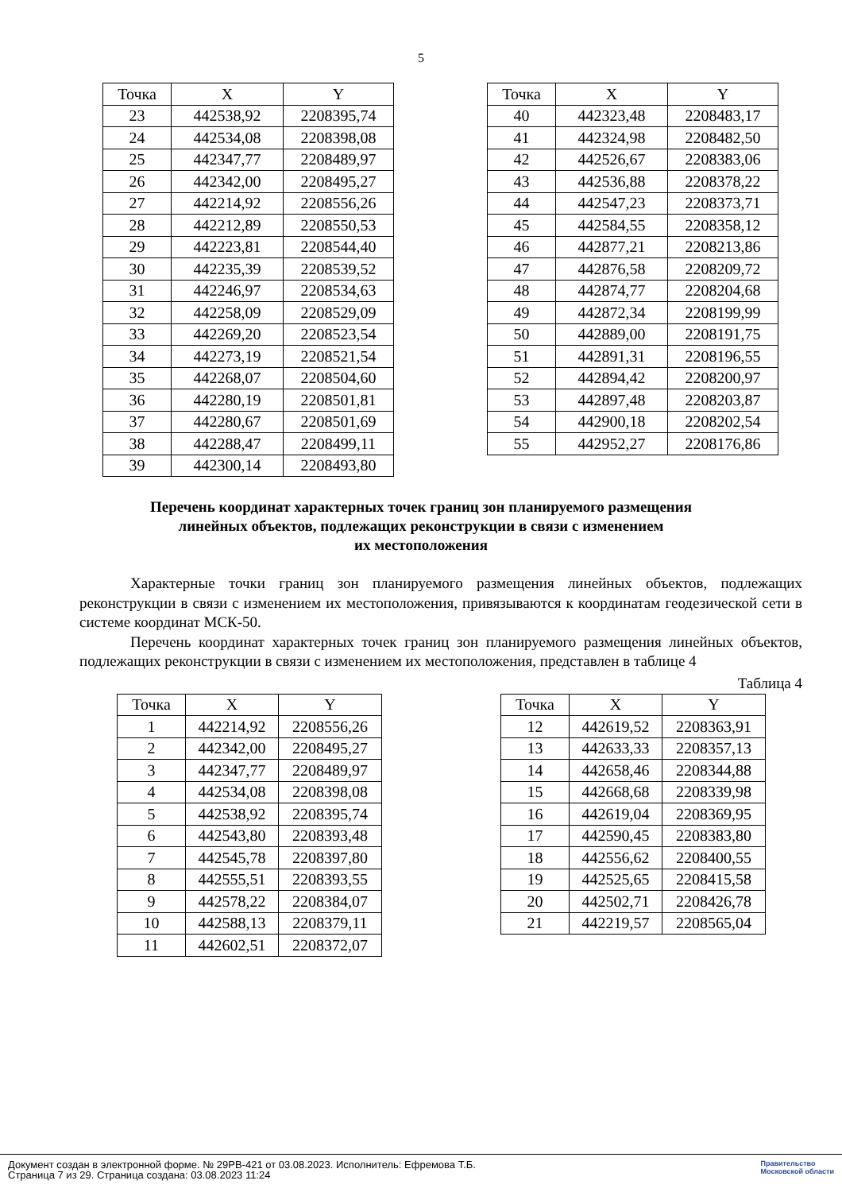5
| Точка | X | Y |
| --- | --- | --- |
| 23 | 442538,92 | 2208395,74 |
| 24 | 442534,08 | 2208398,08 |
| 25 | 442347,77 | 2208489,97 |
| 26 | 442342,00 | 2208495,27 |
| 27 | 442214,92 | 2208556,26 |
| 28 | 442212,89 | 2208550,53 |
| 29 | 442223,81 | 2208544,40 |
| 30 | 442235,39 | 2208539,52 |
| 31 | 442246,97 | 2208534,63 |
| 32 | 442258,09 | 2208529,09 |
| 33 | 442269,20 | 2208523,54 |
| 34 | 442273,19 | 2208521,54 |
| 35 | 442268,07 | 2208504,60 |
| 36 | 442280,19 | 2208501,81 |
| 37 | 442280,67 | 2208501,69 |
| 38 | 442288,47 | 2208499,11 |
| 39 | 442300,14 | 2208493,80 |
| Точка | X | Y |
| --- | --- | --- |
| 40 | 442323,48 | 2208483,17 |
| 41 | 442324,98 | 2208482,50 |
| 42 | 442526,67 | 2208383,06 |
| 43 | 442536,88 | 2208378,22 |
| 44 | 442547,23 | 2208373,71 |
| 45 | 442584,55 | 2208358,12 |
| 46 | 442877,21 | 2208213,86 |
| 47 | 442876,58 | 2208209,72 |
| 48 | 442874,77 | 2208204,68 |
| 49 | 442872,34 | 2208199,99 |
| 50 | 442889,00 | 2208191,75 |
| 51 | 442891,31 | 2208196,55 |
| 52 | 442894,42 | 2208200,97 |
| 53 | 442897,48 | 2208203,87 |
| 54 | 442900,18 | 2208202,54 |
| 55 | 442952,27 | 2208176,86 |
Перечень координат характерных точек границ зон планируемого размещения
линейных объектов, подлежащих реконструкции в связи с изменением
их местоположения
Характерные точки границ зон планируемого размещения линейных объектов, подлежащих реконструкции в связи с изменением их местоположения, привязываются к координатам геодезической сети в системе координат МСК-50.
Перечень координат характерных точек границ зон планируемого размещения линейных объектов, подлежащих реконструкции в связи с изменением их местоположения, представлен в таблице 4
Таблица 4
| Точка | X | Y |
| --- | --- | --- |
| 1 | 442214,92 | 2208556,26 |
| 2 | 442342,00 | 2208495,27 |
| 3 | 442347,77 | 2208489,97 |
| 4 | 442534,08 | 2208398,08 |
| 5 | 442538,92 | 2208395,74 |
| 6 | 442543,80 | 2208393,48 |
| 7 | 442545,78 | 2208397,80 |
| 8 | 442555,51 | 2208393,55 |
| 9 | 442578,22 | 2208384,07 |
| 10 | 442588,13 | 2208379,11 |
| 11 | 442602,51 | 2208372,07 |
| Точка | X | Y |
| --- | --- | --- |
| 12 | 442619,52 | 2208363,91 |
| 13 | 442633,33 | 2208357,13 |
| 14 | 442658,46 | 2208344,88 |
| 15 | 442668,68 | 2208339,98 |
| 16 | 442619,04 | 2208369,95 |
| 17 | 442590,45 | 2208383,80 |
| 18 | 442556,62 | 2208400,55 |
| 19 | 442525,65 | 2208415,58 |
| 20 | 442502,71 | 2208426,78 |
| 21 | 442219,57 | 2208565,04 |
Документ создан в электронной форме. № 29РВ-421 от 03.08.2023. Исполнитель: Ефремова Т.Б.
Страница 7 из 29. Страница создана: 03.08.2023 11:24
Правительство
Московской области